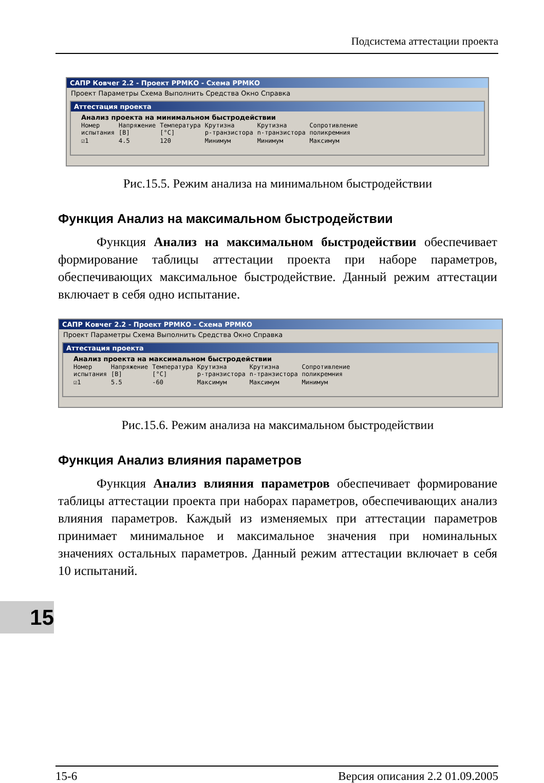Подсистема аттестации проекта
САПР Ковчег 2.2 - Проект РРМКО - Схема РРМКО
Проект Параметры Схема Выполнить Средства Окно Справка
Аттестация проекта
Анализ проекта на минимальном быстродействии
| Номер испытания | Напряжение [B] | Температура [°C] | Крутизна p-транзистора | Крутизна n-транзистора | Сопротивление поликремния |
| --- | --- | --- | --- | --- | --- |
| ☑1 | 4.5 | 120 | Минимум | Минимум | Максимум |
Рис.15.5. Режим анализа на минимальном быстродействии
Функция Анализ на максимальном быстродействии
   Функция Анализ на максимальном быстродействии обеспечивает формирование таблицы аттестации проекта при наборе параметров, обеспечивающих максимальное быстродействие. Данный режим аттестации включает в себя одно испытание.
САПР Ковчег 2.2 - Проект РРМКО - Схема РРМКО
Проект Параметры Схема Выполнить Средства Окно Справка
Аттестация проекта
Анализ проекта на максимальном быстродействии
| Номер испытания | Напряжение [B] | Температура [°C] | Крутизна p-транзистора | Крутизна n-транзистора | Сопротивление поликремния |
| --- | --- | --- | --- | --- | --- |
| ☑1 | 5.5 | -60 | Максимум | Максимум | Минимум |
Рис.15.6. Режим анализа на максимальном быстродействии
Функция Анализ влияния параметров
   Функция Анализ влияния параметров обеспечивает формирование таблицы аттестации проекта при наборах параметров, обеспечивающих анализ влияния параметров. Каждый из изменяемых при аттестации параметров принимает минимальное и максимальное значения при номинальных значениях остальных параметров. Данный режим аттестации включает в себя 10 испытаний.
15
15-6 Версия описания 2.2 01.09.2005